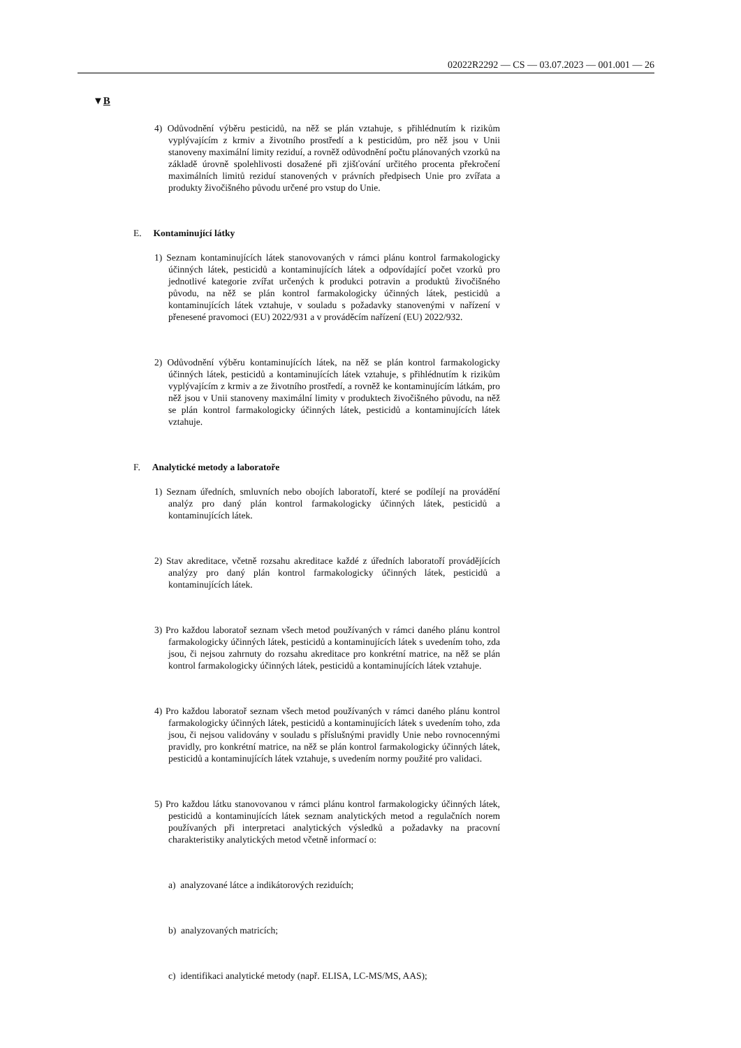02022R2292 — CS — 03.07.2023 — 001.001 — 26
▼B
4) Odůvodnění výběru pesticidů, na něž se plán vztahuje, s přihlédnutím k rizikům vyplývajícím z krmiv a životního prostředí a k pesticidům, pro něž jsou v Unii stanoveny maximální limity reziduí, a rovněž odůvodnění počtu plánovaných vzorků na základě úrovně spolehlivosti dosažené při zjišťování určitého procenta překročení maximálních limitů reziduí stanovených v právních předpisech Unie pro zvířata a produkty živočišného původu určené pro vstup do Unie.
E. Kontaminující látky
1) Seznam kontaminujících látek stanovovaných v rámci plánu kontrol farmakologicky účinných látek, pesticidů a kontaminujících látek a odpovídající počet vzorků pro jednotlivé kategorie zvířat určených k produkci potravin a produktů živočišného původu, na něž se plán kontrol farmakologicky účinných látek, pesticidů a kontaminujících látek vztahuje, v souladu s požadavky stanovenými v nařízení v přenesené pravomoci (EU) 2022/931 a v prováděcím nařízení (EU) 2022/932.
2) Odůvodnění výběru kontaminujících látek, na něž se plán kontrol farmakologicky účinných látek, pesticidů a kontaminujících látek vztahuje, s přihlédnutím k rizikům vyplývajícím z krmiv a ze životního prostředí, a rovněž ke kontaminujícím látkám, pro něž jsou v Unii stanoveny maximální limity v produktech živočišného původu, na něž se plán kontrol farmakologicky účinných látek, pesticidů a kontaminujících látek vztahuje.
F. Analytické metody a laboratoře
1) Seznam úředních, smluvních nebo obojích laboratoří, které se podílejí na provádění analýz pro daný plán kontrol farmakologicky účinných látek, pesticidů a kontaminujících látek.
2) Stav akreditace, včetně rozsahu akreditace každé z úředních laboratoří provádějících analýzy pro daný plán kontrol farmakologicky účinných látek, pesticidů a kontaminujících látek.
3) Pro každou laboratoř seznam všech metod používaných v rámci daného plánu kontrol farmakologicky účinných látek, pesticidů a kontaminujících látek s uvedením toho, zda jsou, či nejsou zahrnuty do rozsahu akreditace pro konkrétní matrice, na něž se plán kontrol farmakologicky účinných látek, pesticidů a kontaminujících látek vztahuje.
4) Pro každou laboratoř seznam všech metod používaných v rámci daného plánu kontrol farmakologicky účinných látek, pesticidů a kontaminujících látek s uvedením toho, zda jsou, či nejsou validovány v souladu s příslušnými pravidly Unie nebo rovnocennými pravidly, pro konkrétní matrice, na něž se plán kontrol farmakologicky účinných látek, pesticidů a kontaminujících látek vztahuje, s uvedením normy použité pro validaci.
5) Pro každou látku stanovovanou v rámci plánu kontrol farmakologicky účinných látek, pesticidů a kontaminujících látek seznam analytických metod a regulačních norem používaných při interpretaci analytických výsledků a požadavky na pracovní charakteristiky analytických metod včetně informací o:
a) analyzované látce a indikátorových reziduích;
b) analyzovaných matricích;
c) identifikaci analytické metody (např. ELISA, LC-MS/MS, AAS);